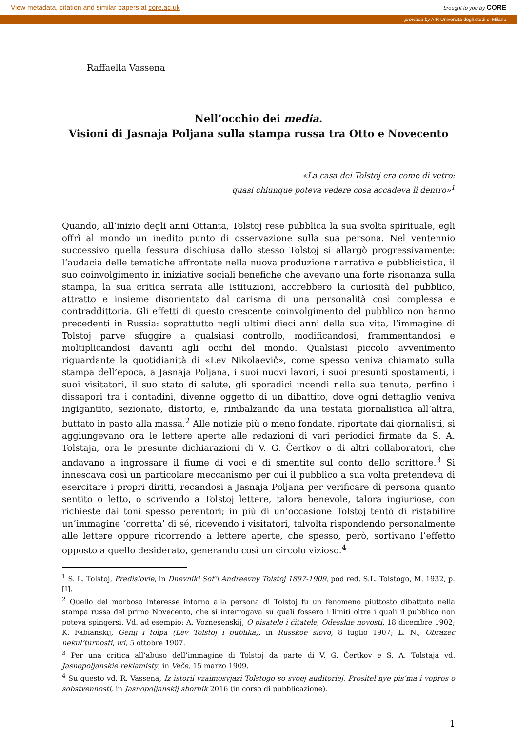View metadata, citation and similar papers at core.ac.uk brought to you by CORE
provided by AIR Universita degli studi di Milano
Raffaella Vassena
Nell’occhio dei media.
Visioni di Jasnaja Poljana sulla stampa russa tra Otto e Novecento
«La casa dei Tolstoj era come di vetro:
quasi chiunque poteva vedere cosa accadeva lì dentro»<sup>1</sup>
Quando, all’inizio degli anni Ottanta, Tolstoj rese pubblica la sua svolta spirituale, egli offrì al mondo un inedito punto di osservazione sulla sua persona. Nel ventennio successivo quella fessura dischiusa dallo stesso Tolstoj si allargò progressivamente: l’audacia delle tematiche affrontate nella nuova produzione narrativa e pubblicistica, il suo coinvolgimento in iniziative sociali benefiche che avevano una forte risonanza sulla stampa, la sua critica serrata alle istituzioni, accrebbero la curiosità del pubblico, attratto e insieme disorientato dal carisma di una personalità così complessa e contraddittoria. Gli effetti di questo crescente coinvolgimento del pubblico non hanno precedenti in Russia: soprattutto negli ultimi dieci anni della sua vita, l’immagine di Tolstoj parve sfuggire a qualsiasi controllo, modificandosi, frammentandosi e moltiplicandosi davanti agli occhi del mondo. Qualsiasi piccolo avvenimento riguardante la quotidianità di «Lev Nikolaevič», come spesso veniva chiamato sulla stampa dell’epoca, a Jasnaja Poljana, i suoi nuovi lavori, i suoi presunti spostamenti, i suoi visitatori, il suo stato di salute, gli sporadici incendi nella sua tenuta, perfino i dissapori tra i contadini, divenne oggetto di un dibattito, dove ogni dettaglio veniva ingigantito, sezionato, distorto, e, rimbalzando da una testata giornalistica all’altra, buttato in pasto alla massa.<sup>2</sup> Alle notizie più o meno fondate, riportate dai giornalisti, si aggiungevano ora le lettere aperte alle redazioni di vari periodici firmate da S. A. Tolstaja, ora le presunte dichiarazioni di V. G. Čertkov o di altri collaboratori, che andavano a ingrossare il fiume di voci e di smentite sul conto dello scrittore.<sup>3</sup> Si innescava così un particolare meccanismo per cui il pubblico a sua volta pretendeva di esercitare i propri diritti, recandosi a Jasnaja Poljana per verificare di persona quanto sentito o letto, o scrivendo a Tolstoj lettere, talora benevole, talora ingiuriose, con richieste dai toni spesso perentori; in più di un’occasione Tolstoj tentò di ristabilire un’immagine ‘corretta’ di sé, ricevendo i visitatori, talvolta rispondendo personalmente alle lettere oppure ricorrendo a lettere aperte, che spesso, però, sortivano l’effetto opposto a quello desiderato, generando così un circolo vizioso.<sup>4</sup>
<sup>1</sup> S. L. Tolstoj, Predislovie, in Dnevniki Sof’i Andreevny Tolstoj 1897-1909, pod red. S.L. Tolstogo, M. 1932, p. [I].
<sup>2</sup> Quello del morboso interesse intorno alla persona di Tolstoj fu un fenomeno piuttosto dibattuto nella stampa russa del primo Novecento, che si interrogava su quali fossero i limiti oltre i quali il pubblico non poteva spingersi. Vd. ad esempio: A. Voznesenskij, O pisatele i čitatele, Odesskie novosti, 18 dicembre 1902; K. Fabianskij, Genij i tolpa (Lev Tolstoj i publika), in Russkoe slovo, 8 luglio 1907; L. N., Obrazec nekul’turnosti, ivi, 5 ottobre 1907.
<sup>3</sup> Per una critica all’abuso dell’immagine di Tolstoj da parte di V. G. Čertkov e S. A. Tolstaja vd. Jasnopoljanskie reklamisty, in Veče, 15 marzo 1909.
<sup>4</sup> Su questo vd. R. Vassena, Iz istorii vzaimosvjazi Tolstogo so svoej auditoriej. Prositel’nye pis’ma i vopros o sobstvennosti, in Jasnopoljanskij sbornik 2016 (in corso di pubblicazione).
1